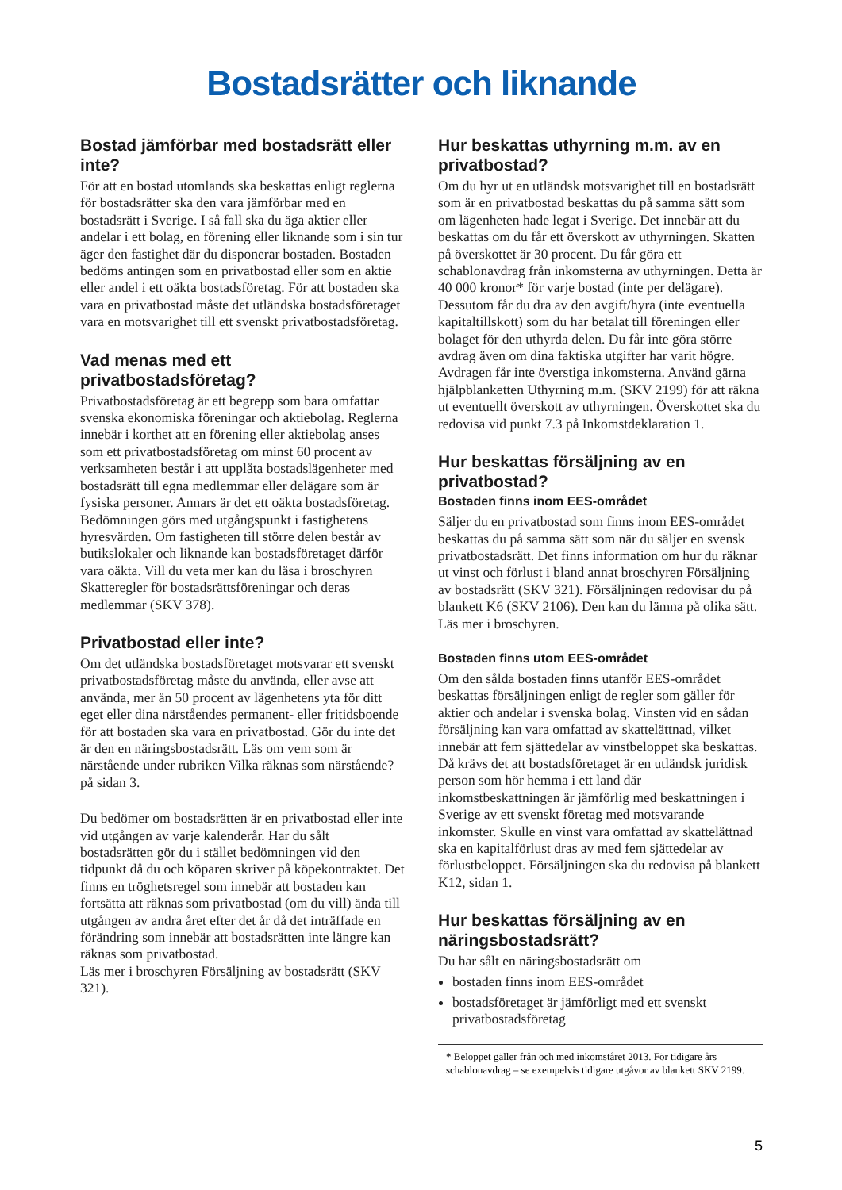Bostadsrätter och liknande
Bostad jämförbar med bostadsrätt eller inte?
För att en bostad utomlands ska beskattas enligt reglerna för bostadsrätter ska den vara jämförbar med en bostadsrätt i Sverige. I så fall ska du äga aktier eller andelar i ett bolag, en förening eller liknande som i sin tur äger den fastighet där du disponerar bostaden. Bostaden bedöms antingen som en privatbostad eller som en aktie eller andel i ett oäkta bostadsföretag. För att bostaden ska vara en privatbostad måste det utländska bostadsföretaget vara en motsvarighet till ett svenskt privatbostadsföretag.
Vad menas med ett privatbostadsföretag?
Privatbostadsföretag är ett begrepp som bara omfattar svenska ekonomiska föreningar och aktiebolag. Reglerna innebär i korthet att en förening eller aktiebolag anses som ett privatbostadsföretag om minst 60 procent av verksamheten består i att upplåta bostadslägenheter med bostadsrätt till egna medlemmar eller delägare som är fysiska personer. Annars är det ett oäkta bostadsföretag. Bedömningen görs med utgångspunkt i fastighetens hyresvärden. Om fastigheten till större delen består av butikslokaler och liknande kan bostadsföretaget därför vara oäkta. Vill du veta mer kan du läsa i broschyren Skatteregler för bostadsrättsföreningar och deras medlemmar (SKV 378).
Privatbostad eller inte?
Om det utländska bostadsföretaget motsvarar ett svenskt privatbostadsföretag måste du använda, eller avse att använda, mer än 50 procent av lägenhetens yta för ditt eget eller dina närståendes permanent- eller fritidsboende för att bostaden ska vara en privatbostad. Gör du inte det är den en näringsbostadsrätt. Läs om vem som är närstående under rubriken Vilka räknas som närstående? på sidan 3.
Du bedömer om bostadsrätten är en privatbostad eller inte vid utgången av varje kalenderår. Har du sålt bostadsrätten gör du i stället bedömningen vid den tidpunkt då du och köparen skriver på köpekontraktet. Det finns en tröghetsregel som innebär att bostaden kan fortsätta att räknas som privatbostad (om du vill) ända till utgången av andra året efter det år då det inträffade en förändring som innebär att bostadsrätten inte längre kan räknas som privatbostad.
Läs mer i broschyren Försäljning av bostadsrätt (SKV 321).
Hur beskattas uthyrning m.m. av en privatbostad?
Om du hyr ut en utländsk motsvarighet till en bostadsrätt som är en privatbostad beskattas du på samma sätt som om lägenheten hade legat i Sverige. Det innebär att du beskattas om du får ett överskott av uthyrningen. Skatten på överskottet är 30 procent. Du får göra ett schablonavdrag från inkomsterna av uthyrningen. Detta är 40 000 kronor* för varje bostad (inte per delägare). Dessutom får du dra av den avgift/hyra (inte eventuella kapitaltillskott) som du har betalat till föreningen eller bolaget för den uthyrda delen. Du får inte göra större avdrag även om dina faktiska utgifter har varit högre. Avdragen får inte överstiga inkomsterna. Använd gärna hjälpblanketten Uthyrning m.m. (SKV 2199) för att räkna ut eventuellt överskott av uthyrningen. Överskottet ska du redovisa vid punkt 7.3 på Inkomstdeklaration 1.
Hur beskattas försäljning av en privatbostad?
Bostaden finns inom EES-området
Säljer du en privatbostad som finns inom EES-området beskattas du på samma sätt som när du säljer en svensk privatbostadsrätt. Det finns information om hur du räknar ut vinst och förlust i bland annat broschyren Försäljning av bostadsrätt (SKV 321). Försäljningen redovisar du på blankett K6 (SKV 2106). Den kan du lämna på olika sätt. Läs mer i broschyren.
Bostaden finns utom EES-området
Om den sålda bostaden finns utanför EES-området beskattas försäljningen enligt de regler som gäller för aktier och andelar i svenska bolag. Vinsten vid en sådan försäljning kan vara omfattad av skattelättnad, vilket innebär att fem sjättedelar av vinstbeloppet ska beskattas. Då krävs det att bostadsföretaget är en utländsk juridisk person som hör hemma i ett land där inkomstbeskattningen är jämförlig med beskattningen i Sverige av ett svenskt företag med motsvarande inkomster. Skulle en vinst vara omfattad av skattelättnad ska en kapitalförlust dras av med fem sjättedelar av förlustbeloppet. Försäljningen ska du redovisa på blankett K12, sidan 1.
Hur beskattas försäljning av en näringsbostadsrätt?
Du har sålt en näringsbostadsrätt om
bostaden finns inom EES-området
bostadsföretaget är jämförligt med ett svenskt privatbostadsföretag
* Beloppet gäller från och med inkomståret 2013. För tidigare års schablonavdrag – se exempelvis tidigare utgåvor av blankett SKV 2199.
5